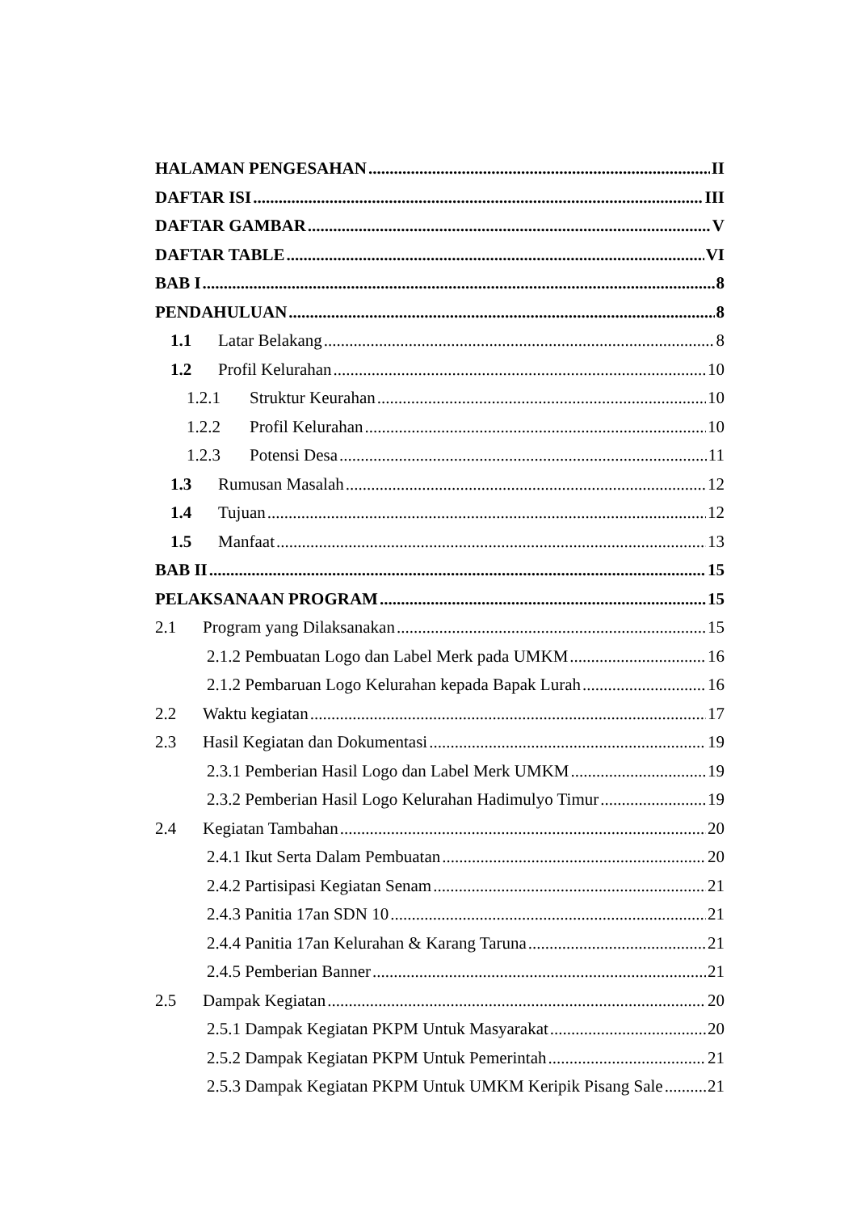HALAMAN PENGESAHAN II
DAFTAR ISI III
DAFTAR GAMBAR V
DAFTAR TABLE VI
BAB I 8
PENDAHULUAN 8
1.1 Latar Belakang 8
1.2 Profil Kelurahan 10
1.2.1 Struktur Keurahan 10
1.2.2 Profil Kelurahan 10
1.2.3 Potensi Desa 11
1.3 Rumusan Masalah 12
1.4 Tujuan 12
1.5 Manfaat 13
BAB II 15
PELAKSANAAN PROGRAM 15
2.1 Program yang Dilaksanakan 15
2.1.2 Pembuatan Logo dan Label Merk pada UMKM 16
2.1.2 Pembaruan Logo Kelurahan kepada Bapak Lurah 16
2.2 Waktu kegiatan 17
2.3 Hasil Kegiatan dan Dokumentasi 19
2.3.1 Pemberian Hasil Logo dan Label Merk UMKM 19
2.3.2 Pemberian Hasil Logo Kelurahan Hadimulyo Timur 19
2.4 Kegiatan Tambahan 20
2.4.1 Ikut Serta Dalam Pembuatan 20
2.4.2 Partisipasi Kegiatan Senam 21
2.4.3 Panitia 17an SDN 10 21
2.4.4 Panitia 17an Kelurahan & Karang Taruna 21
2.4.5 Pemberian Banner 21
2.5 Dampak Kegiatan 20
2.5.1 Dampak Kegiatan PKPM Untuk Masyarakat 20
2.5.2 Dampak Kegiatan PKPM Untuk Pemerintah 21
2.5.3 Dampak Kegiatan PKPM Untuk UMKM Keripik Pisang Sale 21